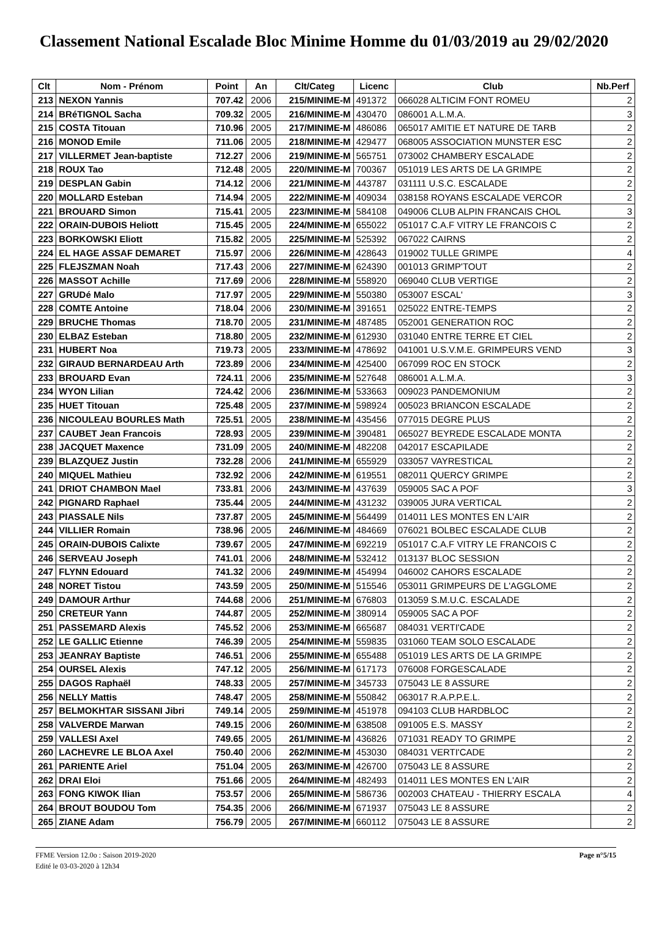Classement National Escalade Bloc Minime Homme du 01/03/2019 au 29/02/2020
| Clt | Nom - Prénom | Point | An | Clt/Categ | Licenc | Club | Nb.Perf |
| --- | --- | --- | --- | --- | --- | --- | --- |
| 213 | NEXON Yannis | 707.42 | 2006 | 215/MINIME-M | 491372 | 066028 ALTICIM FONT ROMEU | 2 |
| 214 | BRéTIGNOL Sacha | 709.32 | 2005 | 216/MINIME-M | 430470 | 086001 A.L.M.A. | 3 |
| 215 | COSTA Titouan | 710.96 | 2005 | 217/MINIME-M | 486086 | 065017 AMITIE ET NATURE DE TARB | 2 |
| 216 | MONOD Emile | 711.06 | 2005 | 218/MINIME-M | 429477 | 068005 ASSOCIATION MUNSTER ESC | 2 |
| 217 | VILLERMET Jean-baptiste | 712.27 | 2006 | 219/MINIME-M | 565751 | 073002 CHAMBERY ESCALADE | 2 |
| 218 | ROUX Tao | 712.48 | 2005 | 220/MINIME-M | 700367 | 051019 LES ARTS DE LA GRIMPE | 2 |
| 219 | DESPLAN Gabin | 714.12 | 2006 | 221/MINIME-M | 443787 | 031111 U.S.C. ESCALADE | 2 |
| 220 | MOLLARD Esteban | 714.94 | 2005 | 222/MINIME-M | 409034 | 038158 ROYANS ESCALADE VERCOR | 2 |
| 221 | BROUARD Simon | 715.41 | 2005 | 223/MINIME-M | 584108 | 049006 CLUB ALPIN FRANCAIS CHOL | 3 |
| 222 | ORAIN-DUBOIS Heliott | 715.45 | 2005 | 224/MINIME-M | 655022 | 051017 C.A.F VITRY LE FRANCOIS C | 2 |
| 223 | BORKOWSKI Eliott | 715.82 | 2005 | 225/MINIME-M | 525392 | 067022 CAIRNS | 2 |
| 224 | EL HAGE ASSAF DEMARET | 715.97 | 2006 | 226/MINIME-M | 428643 | 019002 TULLE GRIMPE | 4 |
| 225 | FLEJSZMAN Noah | 717.43 | 2006 | 227/MINIME-M | 624390 | 001013 GRIMP'TOUT | 2 |
| 226 | MASSOT Achille | 717.69 | 2006 | 228/MINIME-M | 558920 | 069040 CLUB VERTIGE | 2 |
| 227 | GRUDé Malo | 717.97 | 2005 | 229/MINIME-M | 550380 | 053007 ESCAL' | 3 |
| 228 | COMTE Antoine | 718.04 | 2006 | 230/MINIME-M | 391651 | 025022 ENTRE-TEMPS | 2 |
| 229 | BRUCHE Thomas | 718.70 | 2005 | 231/MINIME-M | 487485 | 052001 GENERATION ROC | 2 |
| 230 | ELBAZ Esteban | 718.80 | 2005 | 232/MINIME-M | 612930 | 031040 ENTRE TERRE ET CIEL | 2 |
| 231 | HUBERT Noa | 719.73 | 2005 | 233/MINIME-M | 478692 | 041001 U.S.V.M.E. GRIMPEURS VEND | 3 |
| 232 | GIRAUD BERNARDEAU Arth | 723.89 | 2006 | 234/MINIME-M | 425400 | 067099 ROC EN STOCK | 2 |
| 233 | BROUARD Evan | 724.11 | 2006 | 235/MINIME-M | 527648 | 086001 A.L.M.A. | 3 |
| 234 | WYON Lilian | 724.42 | 2006 | 236/MINIME-M | 533663 | 009023 PANDEMONIUM | 2 |
| 235 | HUET Titouan | 725.48 | 2005 | 237/MINIME-M | 598924 | 005023 BRIANCON ESCALADE | 2 |
| 236 | NICOULEAU BOURLES Math | 725.51 | 2005 | 238/MINIME-M | 435456 | 077015 DEGRE PLUS | 2 |
| 237 | CAUBET Jean Francois | 728.93 | 2005 | 239/MINIME-M | 390481 | 065027 BEYREDE ESCALADE MONTA | 2 |
| 238 | JACQUET Maxence | 731.09 | 2005 | 240/MINIME-M | 482208 | 042017 ESCAPILADE | 2 |
| 239 | BLAZQUEZ Justin | 732.28 | 2006 | 241/MINIME-M | 655929 | 033057 VAYRESTICAL | 2 |
| 240 | MIQUEL Mathieu | 732.92 | 2006 | 242/MINIME-M | 619551 | 082011 QUERCY GRIMPE | 2 |
| 241 | DRIOT CHAMBON Mael | 733.81 | 2006 | 243/MINIME-M | 437639 | 059005 SAC A POF | 3 |
| 242 | PIGNARD Raphael | 735.44 | 2005 | 244/MINIME-M | 431232 | 039005 JURA VERTICAL | 2 |
| 243 | PIASSALE Nils | 737.87 | 2005 | 245/MINIME-M | 564499 | 014011 LES MONTES EN L'AIR | 2 |
| 244 | VILLIER Romain | 738.96 | 2005 | 246/MINIME-M | 484669 | 076021 BOLBEC ESCALADE CLUB | 2 |
| 245 | ORAIN-DUBOIS Calixte | 739.67 | 2005 | 247/MINIME-M | 692219 | 051017 C.A.F VITRY LE FRANCOIS C | 2 |
| 246 | SERVEAU Joseph | 741.01 | 2006 | 248/MINIME-M | 532412 | 013137 BLOC SESSION | 2 |
| 247 | FLYNN Edouard | 741.32 | 2006 | 249/MINIME-M | 454994 | 046002 CAHORS ESCALADE | 2 |
| 248 | NORET Tistou | 743.59 | 2005 | 250/MINIME-M | 515546 | 053011 GRIMPEURS DE L'AGGLOME | 2 |
| 249 | DAMOUR Arthur | 744.68 | 2006 | 251/MINIME-M | 676803 | 013059 S.M.U.C. ESCALADE | 2 |
| 250 | CRETEUR Yann | 744.87 | 2005 | 252/MINIME-M | 380914 | 059005 SAC A POF | 2 |
| 251 | PASSEMARD Alexis | 745.52 | 2006 | 253/MINIME-M | 665687 | 084031 VERTI'CADE | 2 |
| 252 | LE GALLIC Etienne | 746.39 | 2005 | 254/MINIME-M | 559835 | 031060 TEAM SOLO ESCALADE | 2 |
| 253 | JEANRAY Baptiste | 746.51 | 2006 | 255/MINIME-M | 655488 | 051019 LES ARTS DE LA GRIMPE | 2 |
| 254 | OURSEL Alexis | 747.12 | 2005 | 256/MINIME-M | 617173 | 076008 FORGESCALADE | 2 |
| 255 | DAGOS Raphaël | 748.33 | 2005 | 257/MINIME-M | 345733 | 075043 LE 8 ASSURE | 2 |
| 256 | NELLY Mattis | 748.47 | 2005 | 258/MINIME-M | 550842 | 063017 R.A.P.P.E.L. | 2 |
| 257 | BELMOKHTAR SISSANI Jibri | 749.14 | 2005 | 259/MINIME-M | 451978 | 094103 CLUB HARDBLOC | 2 |
| 258 | VALVERDE Marwan | 749.15 | 2006 | 260/MINIME-M | 638508 | 091005 E.S. MASSY | 2 |
| 259 | VALLESI Axel | 749.65 | 2005 | 261/MINIME-M | 436826 | 071031 READY TO GRIMPE | 2 |
| 260 | LACHEVRE LE BLOA Axel | 750.40 | 2006 | 262/MINIME-M | 453030 | 084031 VERTI'CADE | 2 |
| 261 | PARIENTE Ariel | 751.04 | 2005 | 263/MINIME-M | 426700 | 075043 LE 8 ASSURE | 2 |
| 262 | DRAI Eloi | 751.66 | 2005 | 264/MINIME-M | 482493 | 014011 LES MONTES EN L'AIR | 2 |
| 263 | FONG KIWOK Ilian | 753.57 | 2006 | 265/MINIME-M | 586736 | 002003 CHATEAU - THIERRY ESCALA | 4 |
| 264 | BROUT BOUDOU Tom | 754.35 | 2006 | 266/MINIME-M | 671937 | 075043 LE 8 ASSURE | 2 |
| 265 | ZIANE Adam | 756.79 | 2005 | 267/MINIME-M | 660112 | 075043 LE 8 ASSURE | 2 |
FFME Version 12.0o : Saison 2019-2020
Edité le 03-03-2020 à 12h34
Page n°5/15